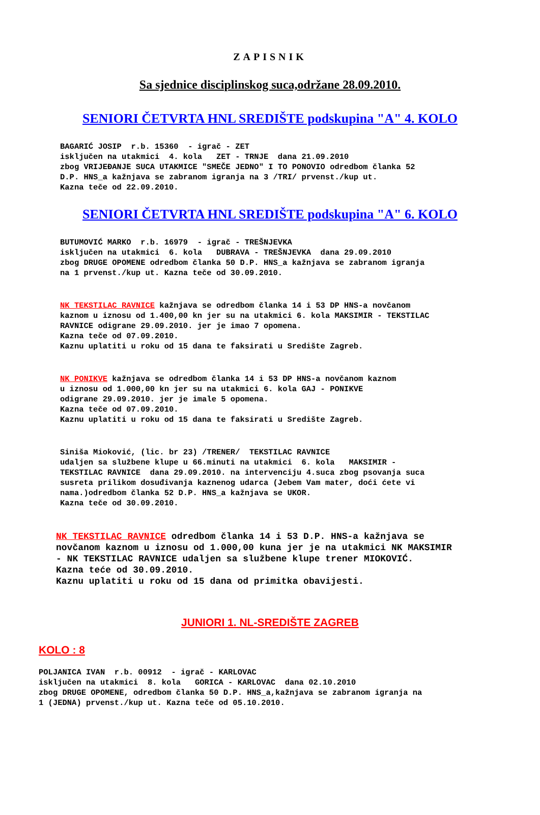ZAPISNIK
Sa sjednice disciplinskog suca,održane 28.09.2010.
SENIORI ČETVRTA HNL SREDIŠTE podskupina "A" 4. KOLO
BAGARIĆ JOSIP r.b. 15360 - igrač - ZET isključen na utakmici 4. kola ZET - TRNJE dana 21.09.2010 zbog VRIJEĐANJE SUCA UTAKMICE "SMEČE JEDNO" I TO PONOVIO odredbom članka 52 D.P. HNS_a kažnjava se zabranom igranja na 3 /TRI/ prvenst./kup ut. Kazna teče od 22.09.2010.
SENIORI ČETVRTA HNL SREDIŠTE podskupina "A" 6. KOLO
BUTUMOVIĆ MARKO r.b. 16979 - igrač - TREŠNJEVKA isključen na utakmici 6. kola DUBRAVA - TREŠNJEVKA dana 29.09.2010 zbog DRUGE OPOMENE odredbom članka 50 D.P. HNS_a kažnjava se zabranom igranja na 1 prvenst./kup ut. Kazna teče od 30.09.2010.
NK TEKSTILAC RAVNICE kažnjava se odredbom članka 14 i 53 DP HNS-a novčanom kaznom u iznosu od 1.400,00 kn jer su na utakmici 6. kola MAKSIMIR - TEKSTILAC RAVNICE odigrane 29.09.2010. jer je imao 7 opomena. Kazna teče od 07.09.2010. Kaznu uplatiti u roku od 15 dana te faksirati u Središte Zagreb.
NK PONIKVE kažnjava se odredbom članka 14 i 53 DP HNS-a novčanom kaznom u iznosu od 1.000,00 kn jer su na utakmici 6. kola GAJ - PONIKVE odigrane 29.09.2010. jer je imale 5 opomena. Kazna teče od 07.09.2010. Kaznu uplatiti u roku od 15 dana te faksirati u Središte Zagreb.
Siniša Mioković, (lic. br 23) /TRENER/ TEKSTILAC RAVNICE udaljen sa službene klupe u 66.minuti na utakmici 6. kola MAKSIMIR - TEKSTILAC RAVNICE dana 29.09.2010. na intervenciju 4.suca zbog psovanja suca susreta prilikom dosuđivanja kaznenog udarca (Jebem Vam mater, doći ćete vi nama.)odredbom članka 52 D.P. HNS_a kažnjava se UKOR. Kazna teče od 30.09.2010.
NK TEKSTILAC RAVNICE odredbom članka 14 i 53 D.P. HNS-a kažnjava se novčanom kaznom u iznosu od 1.000,00 kuna jer je na utakmici NK MAKSIMIR - NK TEKSTILAC RAVNICE udaljen sa službene klupe trener MIOKOVIĆ. Kazna teće od 30.09.2010. Kaznu uplatiti u roku od 15 dana od primitka obavijesti.
JUNIORI 1. NL-SREDIŠTE ZAGREB
KOLO : 8
POLJANICA IVAN r.b. 00912 - igrač - KARLOVAC isključen na utakmici 8. kola GORICA - KARLOVAC dana 02.10.2010 zbog DRUGE OPOMENE, odredbom članka 50 D.P. HNS_a,kažnjava se zabranom igranja na 1 (JEDNA) prvenst./kup ut. Kazna teče od 05.10.2010.